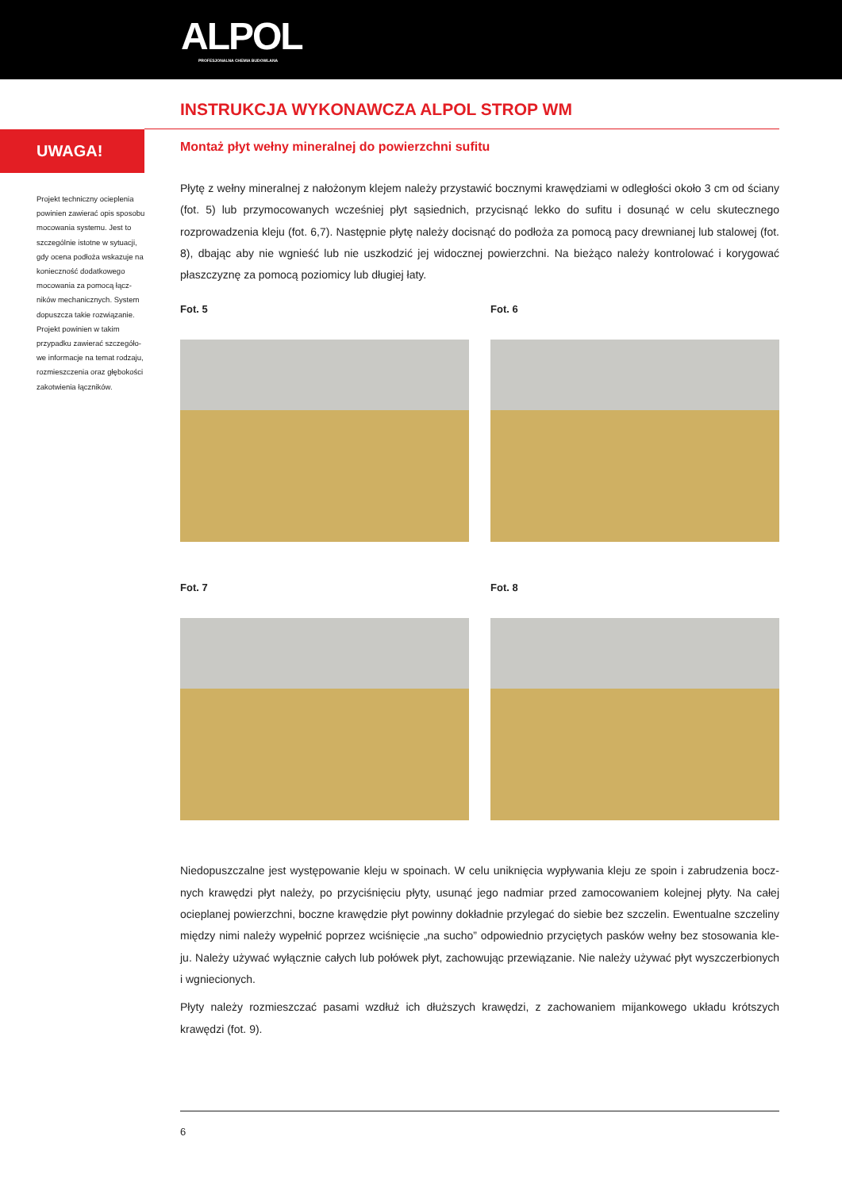ALPOL
PROFESJONALNA CHEMIA BUDOWLANA
INSTRUKCJA WYKONAWCZA ALPOL STROP WM
UWAGA!
Projekt techniczny ocieplenia powinien zawierać opis sposobu mocowania systemu. Jest to szczególnie istotne w sytuacji, gdy ocena podłoża wskazuje na konieczność dodatkowego mocowania za pomocą łącz-ników mechanicznych. System dopuszcza takie rozwiązanie. Projekt powinien w takim przypadku zawierać szczegóło-we informacje na temat rodzaju, rozmieszczenia oraz głębokości zakotwienia łączników.
Montaż płyt wełny mineralnej do powierzchni sufitu
Płytę z wełny mineralnej z nałożonym klejem należy przystawić bocznymi krawędziami w odległości około 3 cm od ściany (fot. 5) lub przymocowanych wcześniej płyt sąsiednich, przycisnąć lekko do sufitu i dosunąć w celu skutecznego rozprowadzenia kleju (fot. 6,7). Następnie płytę należy docisnąć do podłoża za pomocą pacy drewnianej lub stalowej (fot. 8), dbając aby nie wgnieść lub nie uszkodzić jej widocznej powierzchni. Na bieżąco należy kontrolować i korygować płaszczyznę za pomocą poziomicy lub długiej łaty.
Fot. 5
Fot. 6
Fot. 7
Fot. 8
Niedopuszczalne jest występowanie kleju w spoinach. W celu uniknięcia wypływania kleju ze spoin i zabrudzenia bocz-nych krawędzi płyt należy, po przyciśnięciu płyty, usunąć jego nadmiar przed zamocowaniem kolejnej płyty. Na całej ocieplanej powierzchni, boczne krawędzie płyt powinny dokładnie przylegać do siebie bez szczelin. Ewentualne szczeliny między nimi należy wypełnić poprzez wciśnięcie „na sucho” odpowiednio przyciętych pasków wełny bez stosowania kle-ju. Należy używać wyłącznie całych lub połówek płyt, zachowując przewiązanie. Nie należy używać płyt wyszczerbionych i wgniecionych.
Płyty należy rozmieszczać pasami wzdłuż ich dłuższych krawędzi, z zachowaniem mijankowego układu krótszych krawędzi (fot. 9).
6